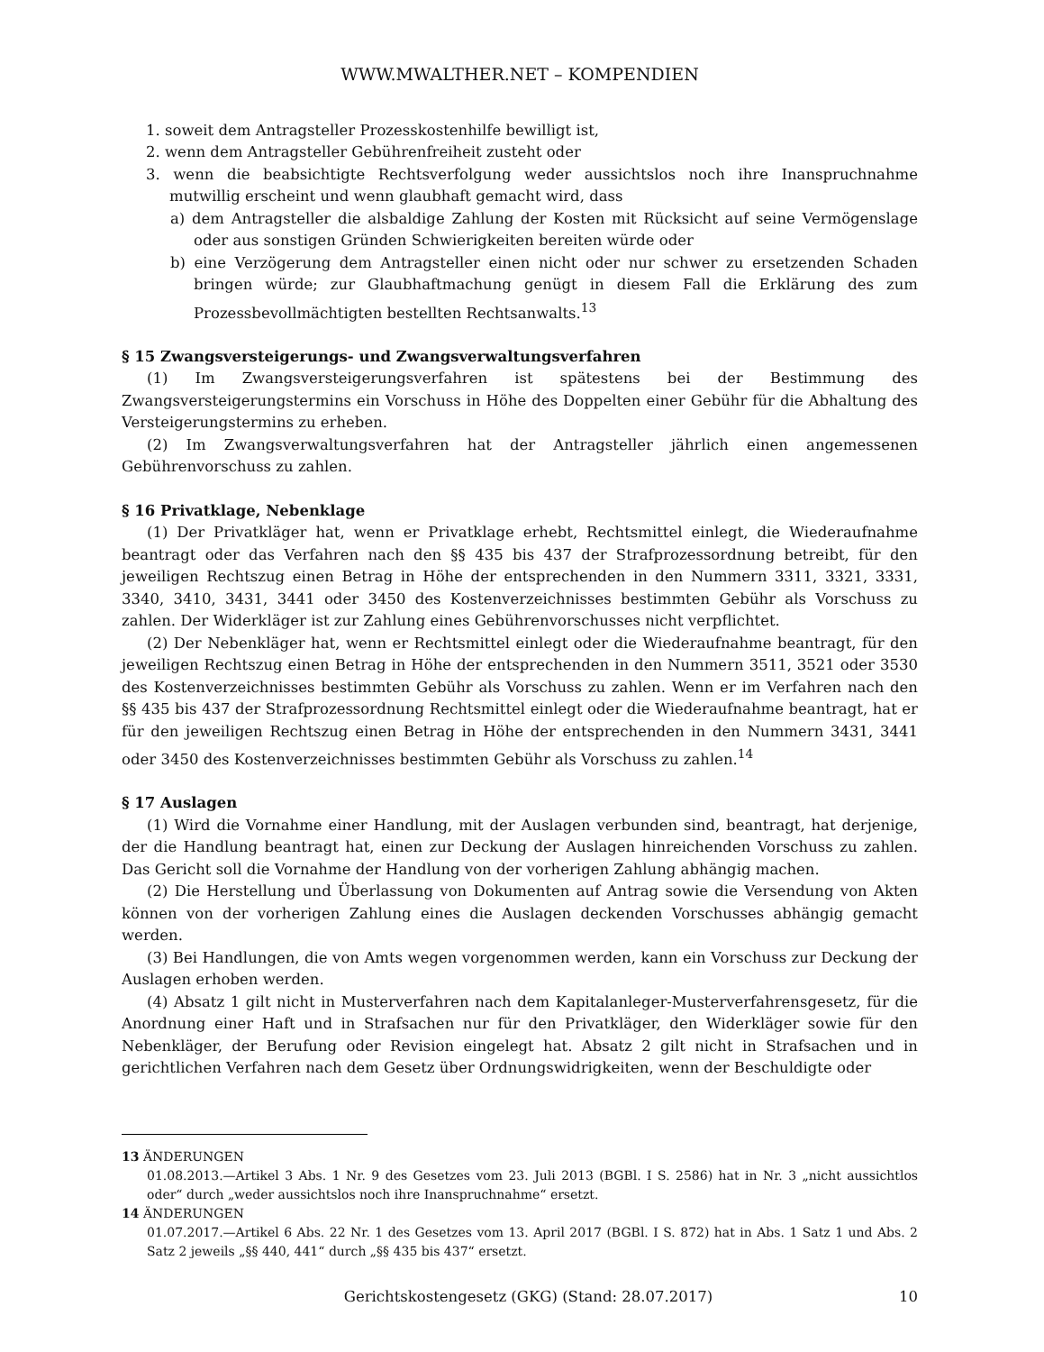WWW.MWALTHER.NET – KOMPENDIEN
1. soweit dem Antragsteller Prozesskostenhilfe bewilligt ist,
2. wenn dem Antragsteller Gebührenfreiheit zusteht oder
3. wenn die beabsichtigte Rechtsverfolgung weder aussichtslos noch ihre Inanspruchnahme mutwillig erscheint und wenn glaubhaft gemacht wird, dass
a) dem Antragsteller die alsbaldige Zahlung der Kosten mit Rücksicht auf seine Vermögenslage oder aus sonstigen Gründen Schwierigkeiten bereiten würde oder
b) eine Verzögerung dem Antragsteller einen nicht oder nur schwer zu ersetzenden Schaden bringen würde; zur Glaubhaftmachung genügt in diesem Fall die Erklärung des zum Prozessbevollmächtigten bestellten Rechtsanwalts.<sup>13</sup>
§ 15 Zwangsversteigerungs- und Zwangsverwaltungsverfahren
(1) Im Zwangsversteigerungsverfahren ist spätestens bei der Bestimmung des Zwangsversteigerungstermins ein Vorschuss in Höhe des Doppelten einer Gebühr für die Abhaltung des Versteigerungstermins zu erheben.
(2) Im Zwangsverwaltungsverfahren hat der Antragsteller jährlich einen angemessenen Gebührenvorschuss zu zahlen.
§ 16 Privatklage, Nebenklage
(1) Der Privatkläger hat, wenn er Privatklage erhebt, Rechtsmittel einlegt, die Wiederaufnahme beantragt oder das Verfahren nach den §§ 435 bis 437 der Strafprozessordnung betreibt, für den jeweiligen Rechtszug einen Betrag in Höhe der entsprechenden in den Nummern 3311, 3321, 3331, 3340, 3410, 3431, 3441 oder 3450 des Kostenverzeichnisses bestimmten Gebühr als Vorschuss zu zahlen. Der Widerkläger ist zur Zahlung eines Gebührenvorschusses nicht verpflichtet.
(2) Der Nebenkläger hat, wenn er Rechtsmittel einlegt oder die Wiederaufnahme beantragt, für den jeweiligen Rechtszug einen Betrag in Höhe der entsprechenden in den Nummern 3511, 3521 oder 3530 des Kostenverzeichnisses bestimmten Gebühr als Vorschuss zu zahlen. Wenn er im Verfahren nach den §§ 435 bis 437 der Strafprozessordnung Rechtsmittel einlegt oder die Wiederaufnahme beantragt, hat er für den jeweiligen Rechtszug einen Betrag in Höhe der entsprechenden in den Nummern 3431, 3441 oder 3450 des Kostenverzeichnisses bestimmten Gebühr als Vorschuss zu zahlen.<sup>14</sup>
§ 17 Auslagen
(1) Wird die Vornahme einer Handlung, mit der Auslagen verbunden sind, beantragt, hat derjenige, der die Handlung beantragt hat, einen zur Deckung der Auslagen hinreichenden Vorschuss zu zahlen. Das Gericht soll die Vornahme der Handlung von der vorherigen Zahlung abhängig machen.
(2) Die Herstellung und Überlassung von Dokumenten auf Antrag sowie die Versendung von Akten können von der vorherigen Zahlung eines die Auslagen deckenden Vorschusses abhängig gemacht werden.
(3) Bei Handlungen, die von Amts wegen vorgenommen werden, kann ein Vorschuss zur Deckung der Auslagen erhoben werden.
(4) Absatz 1 gilt nicht in Musterverfahren nach dem Kapitalanleger-Musterverfahrensgesetz, für die Anordnung einer Haft und in Strafsachen nur für den Privatkläger, den Widerkläger sowie für den Nebenkläger, der Berufung oder Revision eingelegt hat. Absatz 2 gilt nicht in Strafsachen und in gerichtlichen Verfahren nach dem Gesetz über Ordnungswidrigkeiten, wenn der Beschuldigte oder
13 ÄNDERUNGEN
01.08.2013.—Artikel 3 Abs. 1 Nr. 9 des Gesetzes vom 23. Juli 2013 (BGBl. I S. 2586) hat in Nr. 3 „nicht aussichtlos oder“ durch „weder aussichtslos noch ihre Inanspruchnahme“ ersetzt.
14 ÄNDERUNGEN
01.07.2017.—Artikel 6 Abs. 22 Nr. 1 des Gesetzes vom 13. April 2017 (BGBl. I S. 872) hat in Abs. 1 Satz 1 und Abs. 2 Satz 2 jeweils „§§ 440, 441“ durch „§§ 435 bis 437“ ersetzt.
Gerichtskostengesetz (GKG) (Stand: 28.07.2017) 10